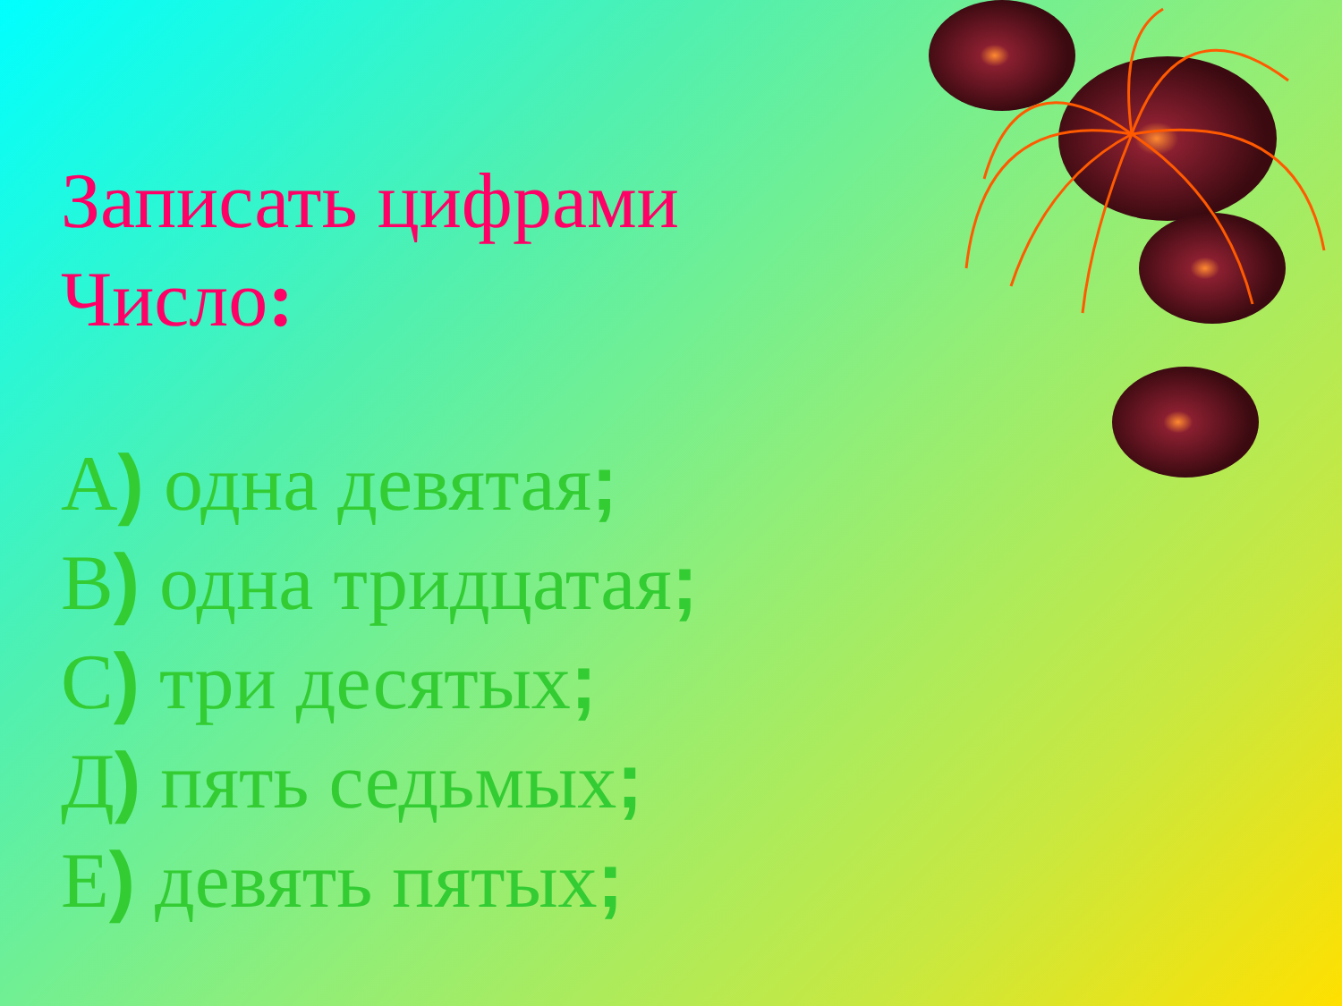Записать цифрами
Число:
А) одна девятая;
В) одна тридцатая;
С) три десятых;
Д) пять седьмых;
Е) девять пятых;